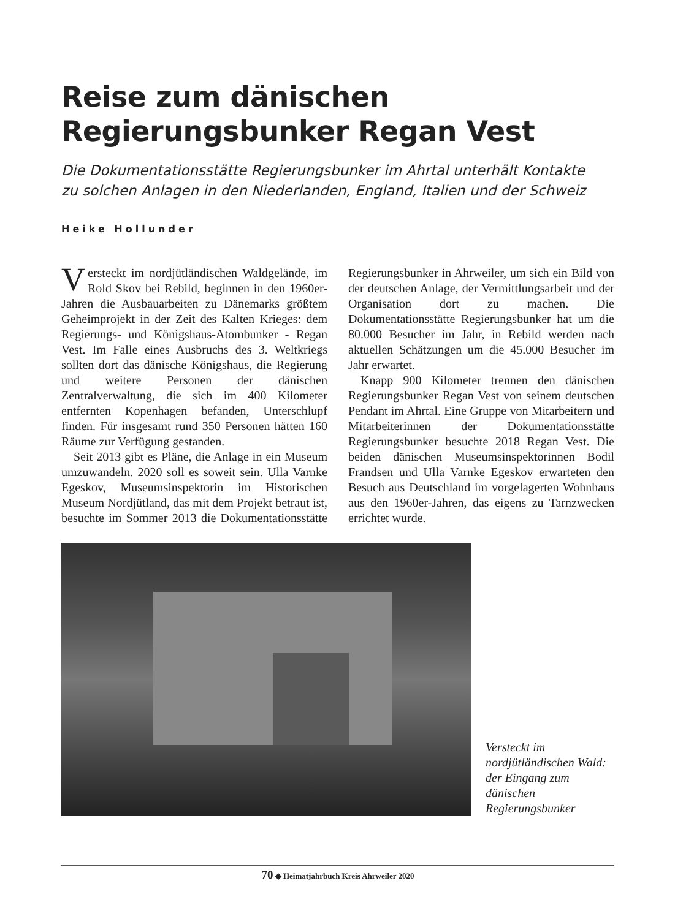Reise zum dänischen Regierungsbunker Regan Vest
Die Dokumentationsstätte Regierungsbunker im Ahrtal unterhält Kontakte
zu solchen Anlagen in den Niederlanden, England, Italien und der Schweiz
Heike Hollunder
Versteckt im nordjütländischen Waldgelände, im Rold Skov bei Rebild, beginnen in den 1960er-Jahren die Ausbauarbeiten zu Dänemarks größtem Geheimprojekt in der Zeit des Kalten Krieges: dem Regierungs- und Königshaus-Atombunker - Regan Vest. Im Falle eines Ausbruchs des 3. Weltkriegs sollten dort das dänische Königshaus, die Regierung und weitere Personen der dänischen Zentralverwaltung, die sich im 400 Kilometer entfernten Kopenhagen befanden, Unterschlupf finden. Für insgesamt rund 350 Personen hätten 160 Räume zur Verfügung gestanden.
Seit 2013 gibt es Pläne, die Anlage in ein Museum umzuwandeln. 2020 soll es soweit sein. Ulla Varnke Egeskov, Museumsinspektorin im Historischen Museum Nordjütland, das mit dem Projekt betraut ist, besuchte im Sommer 2013 die Dokumentationsstätte Regierungsbunker in Ahrweiler, um sich ein Bild von der deutschen Anlage, der Vermittlungsarbeit und der Organisation dort zu machen. Die Dokumentationsstätte Regierungsbunker hat um die 80.000 Besucher im Jahr, in Rebild werden nach aktuellen Schätzungen um die 45.000 Besucher im Jahr erwartet.
Knapp 900 Kilometer trennen den dänischen Regierungsbunker Regan Vest von seinem deutschen Pendant im Ahrtal. Eine Gruppe von Mitarbeitern und Mitarbeiterinnen der Dokumentationsstätte Regierungsbunker besuchte 2018 Regan Vest. Die beiden dänischen Museumsinspektorinnen Bodil Frandsen und Ulla Varnke Egeskov erwarteten den Besuch aus Deutschland im vorgelagerten Wohnhaus aus den 1960er-Jahren, das eigens zu Tarnzwecken errichtet wurde.
Versteckt im nordjütländischen Wald: der Eingang zum dänischen Regierungsbunker
70 ◆ Heimatjahrbuch Kreis Ahrweiler 2020